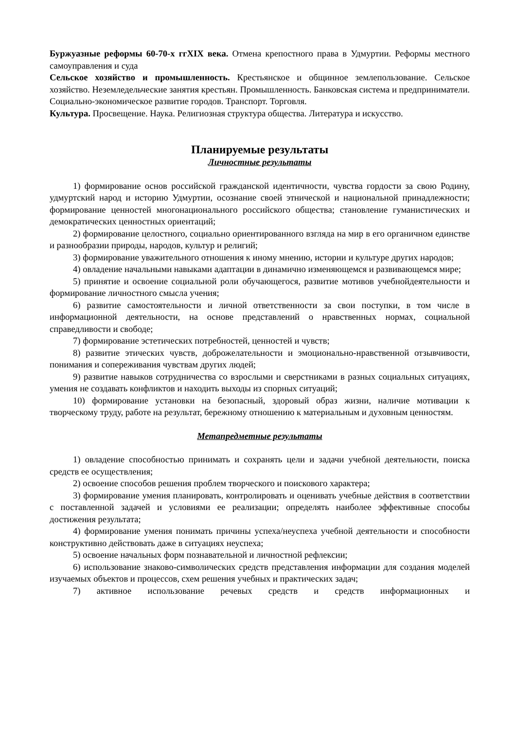Буржуазные реформы 60-70-х ггXIX века. Отмена крепостного права в Удмуртии. Реформы местного самоуправления и суда
Сельское хозяйство и промышленность. Крестьянское и общинное землепользование. Сельское хозяйство. Неземледельческие занятия крестьян. Промышленность. Банковская система и предприниматели. Социально-экономическое развитие городов. Транспорт. Торговля.
Культура. Просвещение. Наука. Религиозная структура общества. Литература и искусство.
Планируемые результаты
Личностные результаты
1) формирование основ российской гражданской идентичности, чувства гордости за свою Родину, удмуртский народ и историю Удмуртии, осознание своей этнической и национальной принадлежности; формирование ценностей многонационального российского общества; становление гуманистических и демократических ценностных ориентаций;
2) формирование целостного, социально ориентированного взгляда на мир в его органичном единстве и разнообразии природы, народов, культур и религий;
3) формирование уважительного отношения к иному мнению, истории и культуре других народов;
4) овладение начальными навыками адаптации в динамично изменяющемся и развивающемся мире;
5) принятие и освоение социальной роли обучающегося, развитие мотивов учебнойдеятельности и формирование личностного смысла учения;
6) развитие самостоятельности и личной ответственности за свои поступки, в том числе в информационной деятельности, на основе представлений о нравственных нормах, социальной справедливости и свободе;
7) формирование эстетических потребностей, ценностей и чувств;
8) развитие этических чувств, доброжелательности и эмоционально-нравственной отзывчивости, понимания и сопереживания чувствам других людей;
9) развитие навыков сотрудничества со взрослыми и сверстниками в разных социальных ситуациях, умения не создавать конфликтов и находить выходы из спорных ситуаций;
10) формирование установки на безопасный, здоровый образ жизни, наличие мотивации к творческому труду, работе на результат, бережному отношению к материальным и духовным ценностям.
Метапредметные результаты
1) овладение способностью принимать и сохранять цели и задачи учебной деятельности, поиска средств ее осуществления;
2) освоение способов решения проблем творческого и поискового характера;
3) формирование умения планировать, контролировать и оценивать учебные действия в соответствии с поставленной задачей и условиями ее реализации; определять наиболее эффективные способы достижения результата;
4) формирование умения понимать причины успеха/неуспеха учебной деятельности и способности конструктивно действовать даже в ситуациях неуспеха;
5) освоение начальных форм познавательной и личностной рефлексии;
6) использование знаково-символических средств представления информации для создания моделей изучаемых объектов и процессов, схем решения учебных и практических задач;
7) активное использование речевых средств и средств информационных и